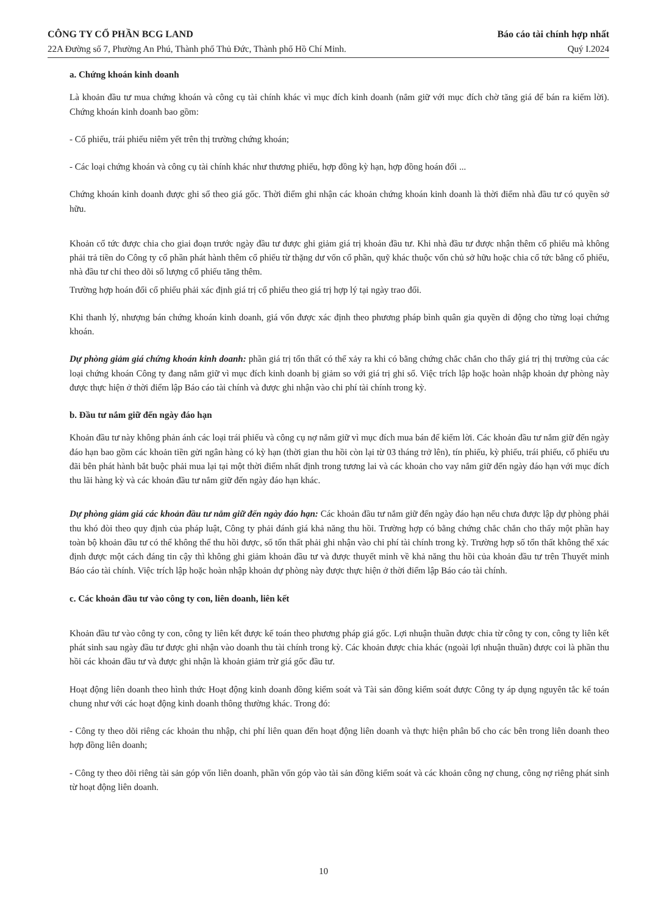CÔNG TY CỔ PHẦN BCG LAND
22A Đường số 7, Phường An Phú, Thành phố Thủ Đức, Thành phố Hồ Chí Minh.
Báo cáo tài chính hợp nhất
Quý I.2024
a. Chứng khoán kinh doanh
Là khoản đầu tư mua chứng khoán và công cụ tài chính khác vì mục đích kinh doanh (nắm giữ với mục đích chờ tăng giá để bán ra kiếm lời). Chứng khoán kinh doanh bao gồm:
- Cổ phiếu, trái phiếu niêm yết trên thị trường chứng khoán;
- Các loại chứng khoán và công cụ tài chính khác như thương phiếu, hợp đồng kỳ hạn, hợp đồng hoán đổi ...
Chứng khoán kinh doanh được ghi sổ theo giá gốc. Thời điểm ghi nhận các khoản chứng khoán kinh doanh là thời điểm nhà đầu tư có quyền sở hữu.
Khoản cổ tức được chia cho giai đoạn trước ngày đầu tư được ghi giảm giá trị khoản đầu tư. Khi nhà đầu tư được nhận thêm cổ phiếu mà không phải trả tiền do Công ty cổ phần phát hành thêm cổ phiếu từ thặng dư vốn cổ phần, quỹ khác thuộc vốn chủ sở hữu hoặc chia cổ tức bằng cổ phiếu, nhà đầu tư chỉ theo dõi số lượng cổ phiếu tăng thêm.
Trường hợp hoán đổi cổ phiếu phải xác định giá trị cổ phiếu theo giá trị hợp lý tại ngày trao đổi.
Khi thanh lý, nhượng bán chứng khoán kinh doanh, giá vốn được xác định theo phương pháp bình quân gia quyền di động cho từng loại chứng khoán.
Dự phòng giảm giá chứng khoán kinh doanh: phần giá trị tổn thất có thể xảy ra khi có bằng chứng chắc chắn cho thấy giá trị thị trường của các loại chứng khoán Công ty đang nắm giữ vì mục đích kinh doanh bị giảm so với giá trị ghi sổ. Việc trích lập hoặc hoàn nhập khoản dự phòng này được thực hiện ở thời điểm lập Báo cáo tài chính và được ghi nhận vào chi phí tài chính trong kỳ.
b. Đầu tư nắm giữ đến ngày đáo hạn
Khoản đầu tư này không phản ánh các loại trái phiếu và công cụ nợ nắm giữ vì mục đích mua bán để kiếm lời. Các khoản đầu tư nắm giữ đến ngày đáo hạn bao gồm các khoản tiền gửi ngân hàng có kỳ hạn (thời gian thu hồi còn lại từ 03 tháng trở lên), tín phiếu, kỳ phiếu, trái phiếu, cổ phiếu ưu đãi bên phát hành bắt buộc phải mua lại tại một thời điểm nhất định trong tương lai và các khoản cho vay nắm giữ đến ngày đáo hạn với mục đích thu lãi hàng kỳ và các khoản đầu tư nắm giữ đến ngày đáo hạn khác.
Dự phòng giảm giá các khoản đầu tư nắm giữ đến ngày đáo hạn: Các khoản đầu tư nắm giữ đến ngày đáo hạn nếu chưa được lập dự phòng phải thu khó đòi theo quy định của pháp luật, Công ty phải đánh giá khả năng thu hồi. Trường hợp có bằng chứng chắc chắn cho thấy một phần hay toàn bộ khoản đầu tư có thể không thể thu hồi được, số tổn thất phải ghi nhận vào chi phí tài chính trong kỳ. Trường hợp số tổn thất không thể xác định được một cách đáng tin cậy thì không ghi giảm khoản đầu tư và được thuyết minh về khả năng thu hồi của khoản đầu tư trên Thuyết minh Báo cáo tài chính. Việc trích lập hoặc hoàn nhập khoản dự phòng này được thực hiện ở thời điểm lập Báo cáo tài chính.
c. Các khoản đầu tư vào công ty con, liên doanh, liên kết
Khoản đầu tư vào công ty con, công ty liên kết được kế toán theo phương pháp giá gốc. Lợi nhuận thuần được chia từ công ty con, công ty liên kết phát sinh sau ngày đầu tư được ghi nhận vào doanh thu tài chính trong kỳ. Các khoản được chia khác (ngoài lợi nhuận thuần) được coi là phần thu hồi các khoản đầu tư và được ghi nhận là khoản giảm trừ giá gốc đầu tư.
Hoạt động liên doanh theo hình thức Hoạt động kinh doanh đồng kiểm soát và Tài sản đồng kiểm soát được Công ty áp dụng nguyên tắc kế toán chung như với các hoạt động kinh doanh thông thường khác. Trong đó:
- Công ty theo dõi riêng các khoản thu nhập, chi phí liên quan đến hoạt động liên doanh và thực hiện phân bổ cho các bên trong liên doanh theo hợp đồng liên doanh;
- Công ty theo dõi riêng tài sản góp vốn liên doanh, phần vốn góp vào tài sản đồng kiểm soát và các khoản công nợ chung, công nợ riêng phát sinh từ hoạt động liên doanh.
10